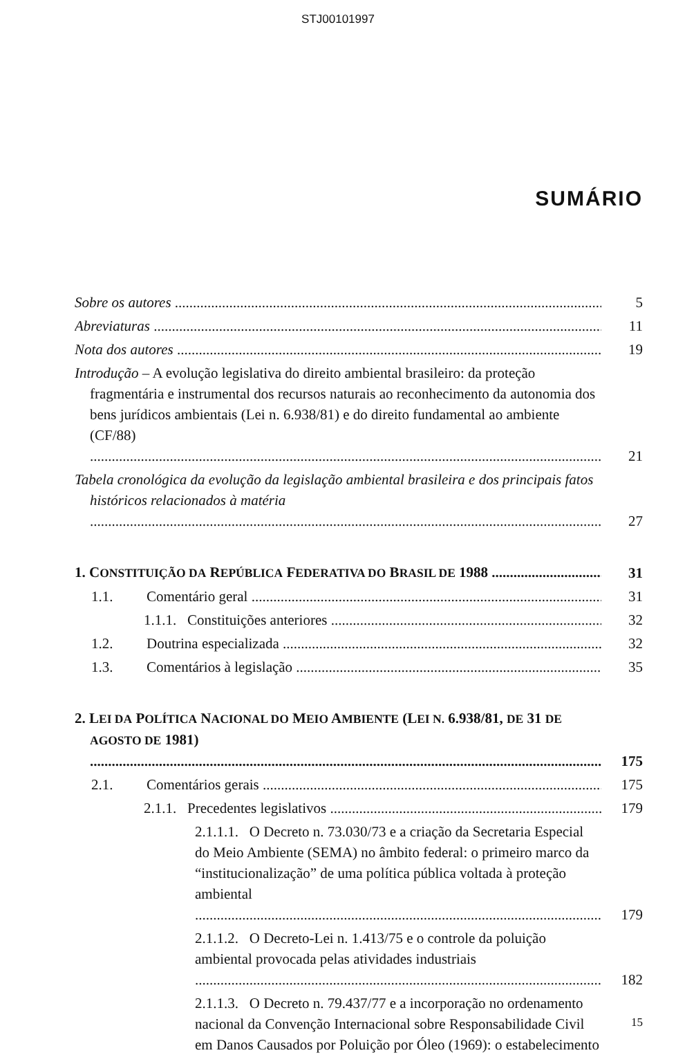STJ00101997
SUMÁRIO
Sobre os autores 5
Abreviaturas 11
Nota dos autores 19
Introdução – A evolução legislativa do direito ambiental brasileiro: da proteção fragmentária e instrumental dos recursos naturais ao reconhecimento da autonomia dos bens jurídicos ambientais (Lei n. 6.938/81) e do direito fundamental ao ambiente (CF/88) 21
Tabela cronológica da evolução da legislação ambiental brasileira e dos principais fatos históricos relacionados à matéria 27
1. CONSTITUIÇÃO DA REPÚBLICA FEDERATIVA DO BRASIL DE 1988 31
1.1. Comentário geral 31
1.1.1. Constituições anteriores 32
1.2. Doutrina especializada 32
1.3. Comentários à legislação 35
2. LEI DA POLÍTICA NACIONAL DO MEIO AMBIENTE (LEI N. 6.938/81, DE 31 DE AGOSTO DE 1981) 175
2.1. Comentários gerais 175
2.1.1. Precedentes legislativos 179
2.1.1.1. O Decreto n. 73.030/73 e a criação da Secretaria Especial do Meio Ambiente (SEMA) no âmbito federal: o primeiro marco da “institucionalização” de uma política pública voltada à proteção ambiental 179
2.1.1.2. O Decreto-Lei n. 1.413/75 e o controle da poluição ambiental provocada pelas atividades industriais 182
2.1.1.3. O Decreto n. 79.437/77 e a incorporação no ordenamento nacional da Convenção Internacional sobre Responsabilidade Civil em Danos Causados por Poluição por Óleo (1969): o estabelecimento
15